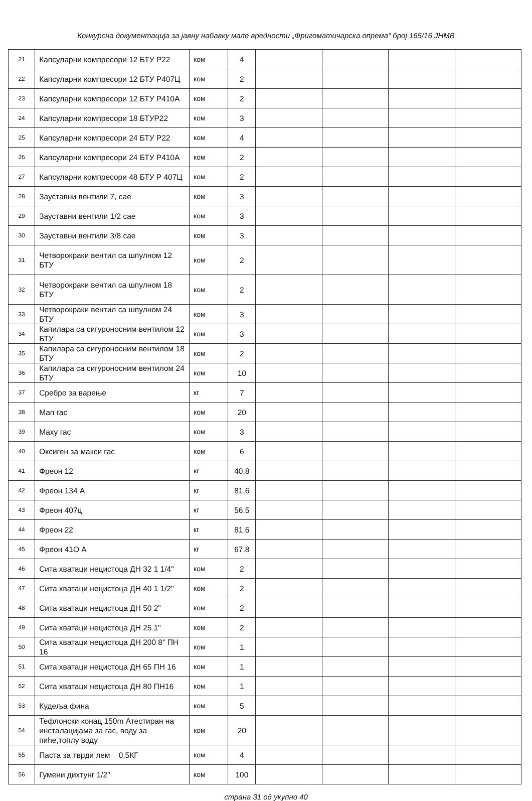Конкурсна документација за јавну набавку мале вредности „Фригоматичарска опрема“ број 165/16 ЈНМВ
| 21 | Капсуларни компресори 12 БТУ Р22 | ком | 4 | | | | |
| 22 | Капсуларни компресори 12 БТУ Р407Ц | ком | 2 | | | | |
| 23 | Капсуларни компресори 12 БТУ Р410А | ком | 2 | | | | |
| 24 | Капсуларни компресори 18 БТУР22 | ком | 3 | | | | |
| 25 | Капсуларни компресори 24 БТУ Р22 | ком | 4 | | | | |
| 26 | Капсуларни компресори 24 БТУ Р410А | ком | 2 | | | | |
| 27 | Капсуларни компресори 48 БТУ Р 407Ц | ком | 2 | | | | |
| 28 | Зауставни вентили 7, сае | ком | 3 | | | | |
| 29 | Зауставни вентили 1/2 сае | ком | 3 | | | | |
| 30 | Зауставни вентили 3/8 сае | ком | 3 | | | | |
| 31 | Четворокраки вентил са шпулном 12 БТУ | ком | 2 | | | | |
| 32 | Четворокраки вентил са шпулном 18 БТУ | ком | 2 | | | | |
| 33 | Четворокраки вентил са шпулном 24 БТУ | ком | 3 | | | | |
| 34 | Капилара са сигуроносним вентилом 12 БТУ | ком | 3 | | | | |
| 35 | Капилара са сигуроносним вентилом 18 БТУ | ком | 2 | | | | |
| 36 | Капилара са сигуроносним вентилом 24 БТУ | ком | 10 | | | | |
| 37 | Сребро за варење | кг | 7 | | | | |
| 38 | Мап гас | ком | 20 | | | | |
| 39 | Маху гас | ком | 3 | | | | |
| 40 | Оксиген за макси гас | ком | 6 | | | | |
| 41 | Фреон 12 | кг | 40.8 | | | | |
| 42 | Фреон 134 А | кг | 81.6 | | | | |
| 43 | Фреон 407ц | кг | 56.5 | | | | |
| 44 | Фреон 22 | кг | 81.6 | | | | |
| 45 | Фреон 41О А | кг | 67.8 | | | | |
| 46 | Сита хватаци нецистоца ДН 32 1 1/4" | ком | 2 | | | | |
| 47 | Сита хватаци нецистоца ДН 40 1 1/2" | ком | 2 | | | | |
| 48 | Сита хватаци нецистоца ДН 50 2" | ком | 2 | | | | |
| 49 | Сита хватаци нецистоца ДН 25 1" | ком | 2 | | | | |
| 50 | Сита хватаци нецистоца ДН 200 8" ПН 16 | ком | 1 | | | | |
| 51 | Сита хватаци нецистоца ДН 65 ПН 16 | ком | 1 | | | | |
| 52 | Сита хватаци нецистоца ДН 80 ПН16 | ком | 1 | | | | |
| 53 | Кудеља фина | ком | 5 | | | | |
| 54 | Тефлонски конац 150m Атестиран на инсталацијама за гас, воду за пиће,топлу воду | ком | 20 | | | | |
| 55 | Паста за тврди лем 0,5КГ | ком | 4 | | | | |
| 56 | Гумени дихтунг 1/2" | ком | 100 | | | | |
страна 31 од укупно 40